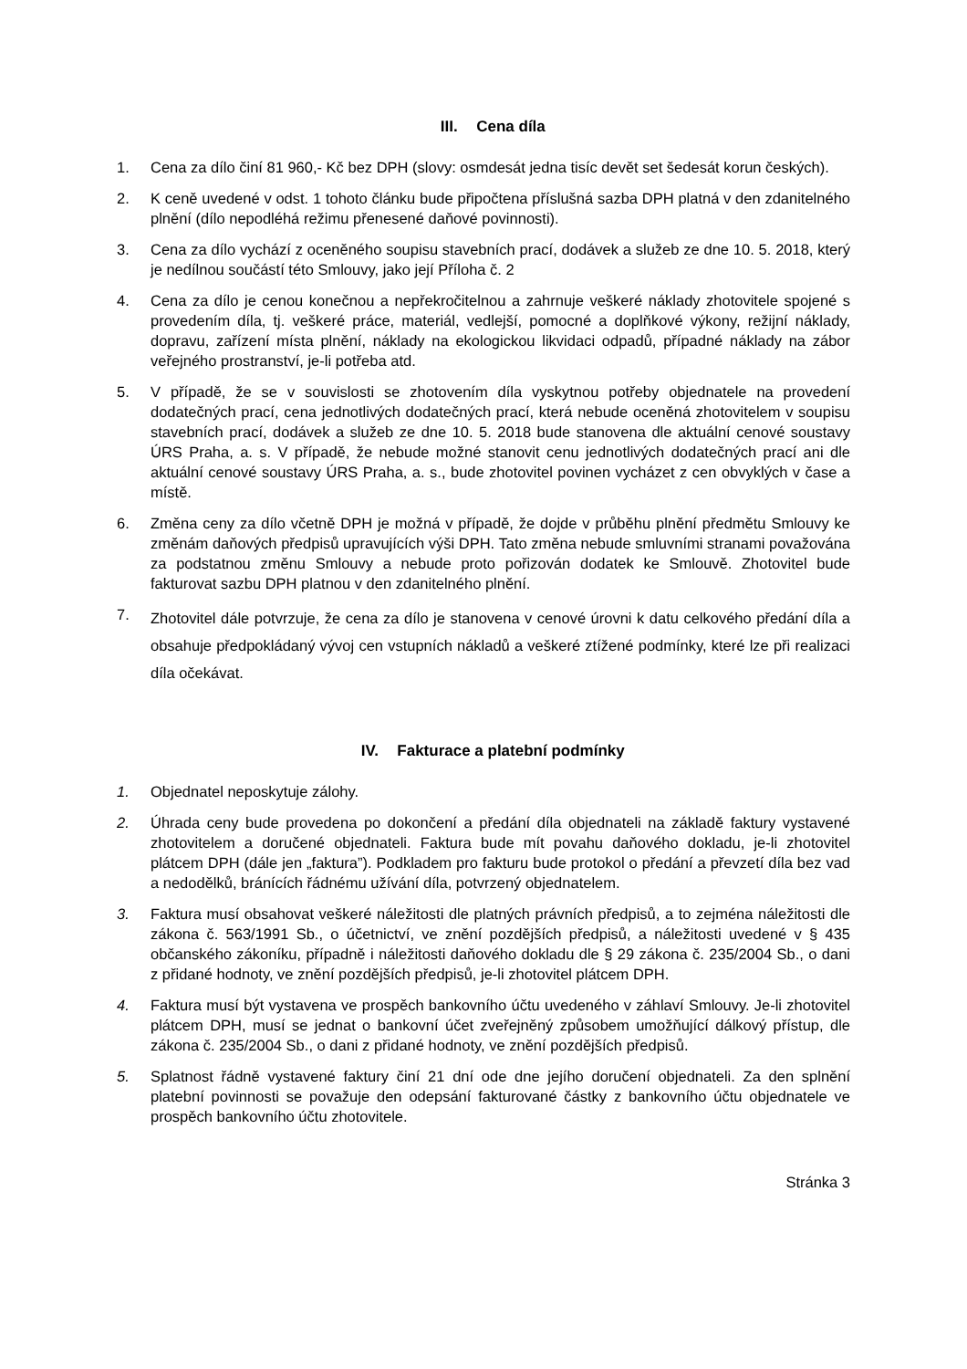III. Cena díla
1. Cena za dílo činí 81 960,- Kč bez DPH (slovy: osmdesát jedna tisíc devět set šedesát korun českých).
2. K ceně uvedené v odst. 1 tohoto článku bude připočtena příslušná sazba DPH platná v den zdanitelného plnění (dílo nepodléhá režimu přenesené daňové povinnosti).
3. Cena za dílo vychází z oceněného soupisu stavebních prací, dodávek a služeb ze dne 10. 5. 2018, který je nedílnou součástí této Smlouvy, jako její Příloha č. 2
4. Cena za dílo je cenou konečnou a nepřekročitelnou a zahrnuje veškeré náklady zhotovitele spojené s provedením díla, tj. veškeré práce, materiál, vedlejší, pomocné a doplňkové výkony, režijní náklady, dopravu, zařízení místa plnění, náklady na ekologickou likvidaci odpadů, případné náklady na zábor veřejného prostranství, je-li potřeba atd.
5. V případě, že se v souvislosti se zhotovením díla vyskytnou potřeby objednatele na provedení dodatečných prací, cena jednotlivých dodatečných prací, která nebude oceněná zhotovitelem v soupisu stavebních prací, dodávek a služeb ze dne 10. 5. 2018 bude stanovena dle aktuální cenové soustavy ÚRS Praha, a. s. V případě, že nebude možné stanovit cenu jednotlivých dodatečných prací ani dle aktuální cenové soustavy ÚRS Praha, a. s., bude zhotovitel povinen vycházet z cen obvyklých v čase a místě.
6. Změna ceny za dílo včetně DPH je možná v případě, že dojde v průběhu plnění předmětu Smlouvy ke změnám daňových předpisů upravujících výši DPH. Tato změna nebude smluvními stranami považována za podstatnou změnu Smlouvy a nebude proto pořizován dodatek ke Smlouvě. Zhotovitel bude fakturovat sazbu DPH platnou v den zdanitelného plnění.
7.
Zhotovitel dále potvrzuje, že cena za dílo je stanovena v cenové úrovni k datu celkového předání díla a obsahuje předpokládaný vývoj cen vstupních nákladů a veškeré ztížené podmínky, které lze při realizaci díla očekávat.
IV. Fakturace a platební podmínky
1. Objednatel neposkytuje zálohy.
2. Úhrada ceny bude provedena po dokončení a předání díla objednateli na základě faktury vystavené zhotovitelem a doručené objednateli. Faktura bude mít povahu daňového dokladu, je-li zhotovitel plátcem DPH (dále jen „faktura”). Podkladem pro fakturu bude protokol o předání a převzetí díla bez vad a nedodělků, bránících řádnému užívání díla, potvrzený objednatelem.
3. Faktura musí obsahovat veškeré náležitosti dle platných právních předpisů, a to zejména náležitosti dle zákona č. 563/1991 Sb., o účetnictví, ve znění pozdějších předpisů, a náležitosti uvedené v § 435 občanského zákoníku, případně i náležitosti daňového dokladu dle § 29 zákona č. 235/2004 Sb., o dani z přidané hodnoty, ve znění pozdějších předpisů, je-li zhotovitel plátcem DPH.
4. Faktura musí být vystavena ve prospěch bankovního účtu uvedeného v záhlaví Smlouvy. Je-li zhotovitel plátcem DPH, musí se jednat o bankovní účet zveřejněný způsobem umožňující dálkový přístup, dle zákona č. 235/2004 Sb., o dani z přidané hodnoty, ve znění pozdějších předpisů.
5. Splatnost řádně vystavené faktury činí 21 dní ode dne jejího doručení objednateli. Za den splnění platební povinnosti se považuje den odepsání fakturované částky z bankovního účtu objednatele ve prospěch bankovního účtu zhotovitele.
Stránka 3